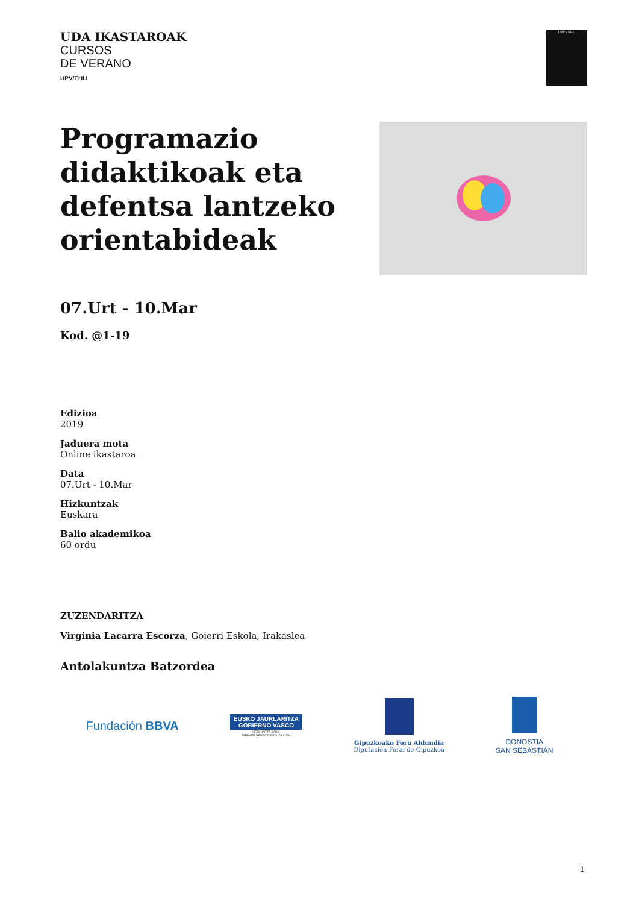UDA IKASTAROAK
CURSOS
DE VERANO
UPV/EHU
UPV / EHU
Programazio
didaktikoak eta
defentsa lantzeko
orientabideak
07.Urt - 10.Mar
Kod. @1-19
Edizioa
2019
Jaduera mota
Online ikastaroa
Data
07.Urt - 10.Mar
Hizkuntzak
Euskara
Balio akademikoa
60 ordu
ZUZENDARITZA
Virginia Lacarra Escorza, Goierri Eskola, Irakaslea
Antolakuntza Batzordea
Fundación BBVA
EUSKO JAURLARITZA
GOBIERNO VASCO
HEZKUNTZA SAILA
DEPARTAMENTO DE EDUCACIÓN
Gipuzkoako Foru Aldundia
Diputación Foral de Gipuzkoa
DONOSTIA
SAN SEBASTIÁN
1